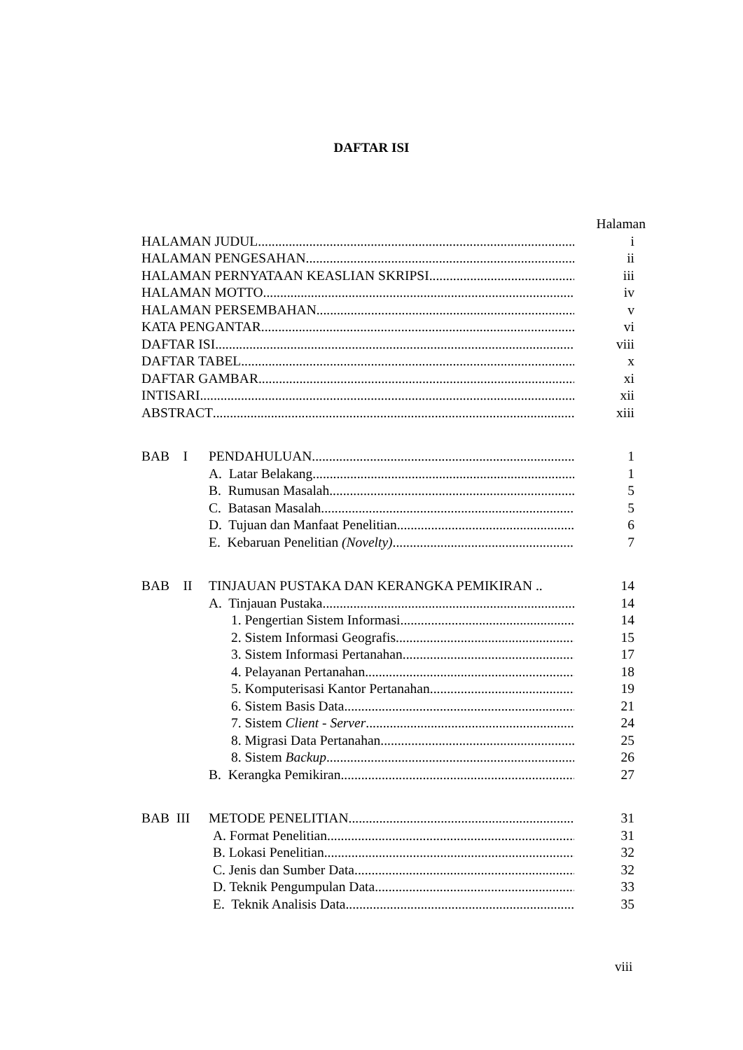DAFTAR ISI
Halaman
HALAMAN JUDUL i
HALAMAN PENGESAHAN ii
HALAMAN PERNYATAAN KEASLIAN SKRIPSI iii
HALAMAN MOTTO iv
HALAMAN PERSEMBAHAN v
KATA PENGANTAR vi
DAFTAR ISI viii
DAFTAR TABEL x
DAFTAR GAMBAR xi
INTISARI xii
ABSTRACT xiii
BAB I PENDAHULUAN 1
A. Latar Belakang 1
B. Rumusan Masalah 5
C. Batasan Masalah 5
D. Tujuan dan Manfaat Penelitian 6
E. Kebaruan Penelitian (Novelty) 7
BAB II TINJAUAN PUSTAKA DAN KERANGKA PEMIKIRAN .. 14
A. Tinjauan Pustaka 14
1. Pengertian Sistem Informasi 14
2. Sistem Informasi Geografis 15
3. Sistem Informasi Pertanahan 17
4. Pelayanan Pertanahan 18
5. Komputerisasi Kantor Pertanahan 19
6. Sistem Basis Data 21
7. Sistem Client - Server 24
8. Migrasi Data Pertanahan 25
8. Sistem Backup 26
B. Kerangka Pemikiran 27
BAB III METODE PENELITIAN 31
A. Format Penelitian 31
B. Lokasi Penelitian 32
C. Jenis dan Sumber Data 32
D. Teknik Pengumpulan Data 33
E. Teknik Analisis Data 35
viii